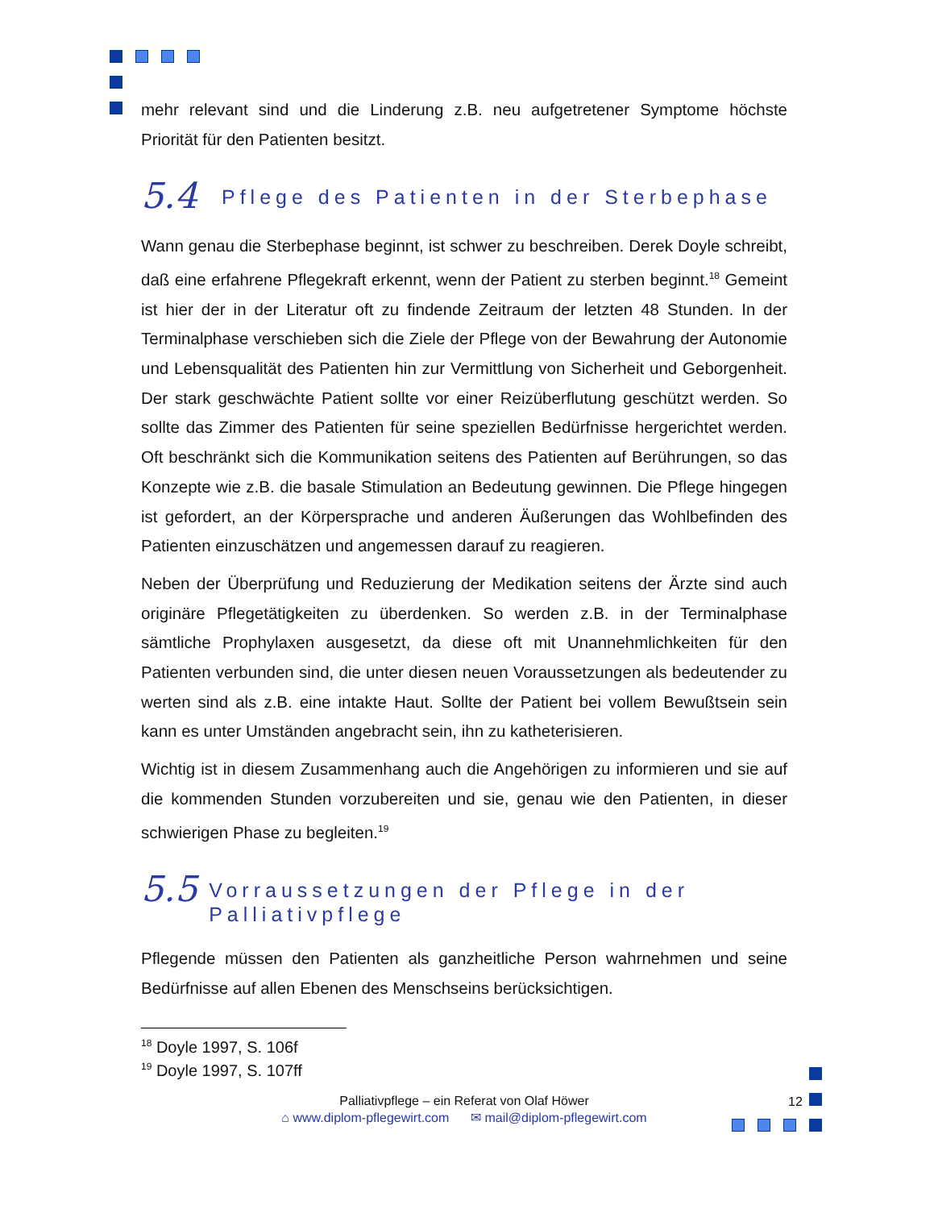12
mehr relevant sind und die Linderung z.B. neu aufgetretener Symptome höchste Priorität für den Patienten besitzt.
5.4 Pflege des Patienten in der Sterbephase
Wann genau die Sterbephase beginnt, ist schwer zu beschreiben. Derek Doyle schreibt, daß eine erfahrene Pflegekraft erkennt, wenn der Patient zu sterben beginnt.<sup>18</sup> Gemeint ist hier der in der Literatur oft zu findende Zeitraum der letzten 48 Stunden. In der Terminalphase verschieben sich die Ziele der Pflege von der Bewahrung der Autonomie und Lebensqualität des Patienten hin zur Vermittlung von Sicherheit und Geborgenheit. Der stark geschwächte Patient sollte vor einer Reizüberflutung geschützt werden. So sollte das Zimmer des Patienten für seine speziellen Bedürfnisse hergerichtet werden. Oft beschränkt sich die Kommunikation seitens des Patienten auf Berührungen, so das Konzepte wie z.B. die basale Stimulation an Bedeutung gewinnen. Die Pflege hingegen ist gefordert, an der Körpersprache und anderen Äußerungen das Wohlbefinden des Patienten einzuschätzen und angemessen darauf zu reagieren.
Neben der Überprüfung und Reduzierung der Medikation seitens der Ärzte sind auch originäre Pflegetätigkeiten zu überdenken. So werden z.B. in der Terminalphase sämtliche Prophylaxen ausgesetzt, da diese oft mit Unannehmlichkeiten für den Patienten verbunden sind, die unter diesen neuen Voraussetzungen als bedeutender zu werten sind als z.B. eine intakte Haut. Sollte der Patient bei vollem Bewußtsein sein kann es unter Umständen angebracht sein, ihn zu katheterisieren.
Wichtig ist in diesem Zusammenhang auch die Angehörigen zu informieren und sie auf die kommenden Stunden vorzubereiten und sie, genau wie den Patienten, in dieser schwierigen Phase zu begleiten.<sup>19</sup>
5.5 Vorraussetzungen der Pflege in der Palliativpflege
Pflegende müssen den Patienten als ganzheitliche Person wahrnehmen und seine Bedürfnisse auf allen Ebenen des Menschseins berücksichtigen.
<sup>18</sup> Doyle 1997, S. 106f
<sup>19</sup> Doyle 1997, S. 107ff
Palliativpflege – ein Referat von Olaf Höwer
⌂ www.diplom-pflegewirt.com ✉ mail@diplom-pflegewirt.com